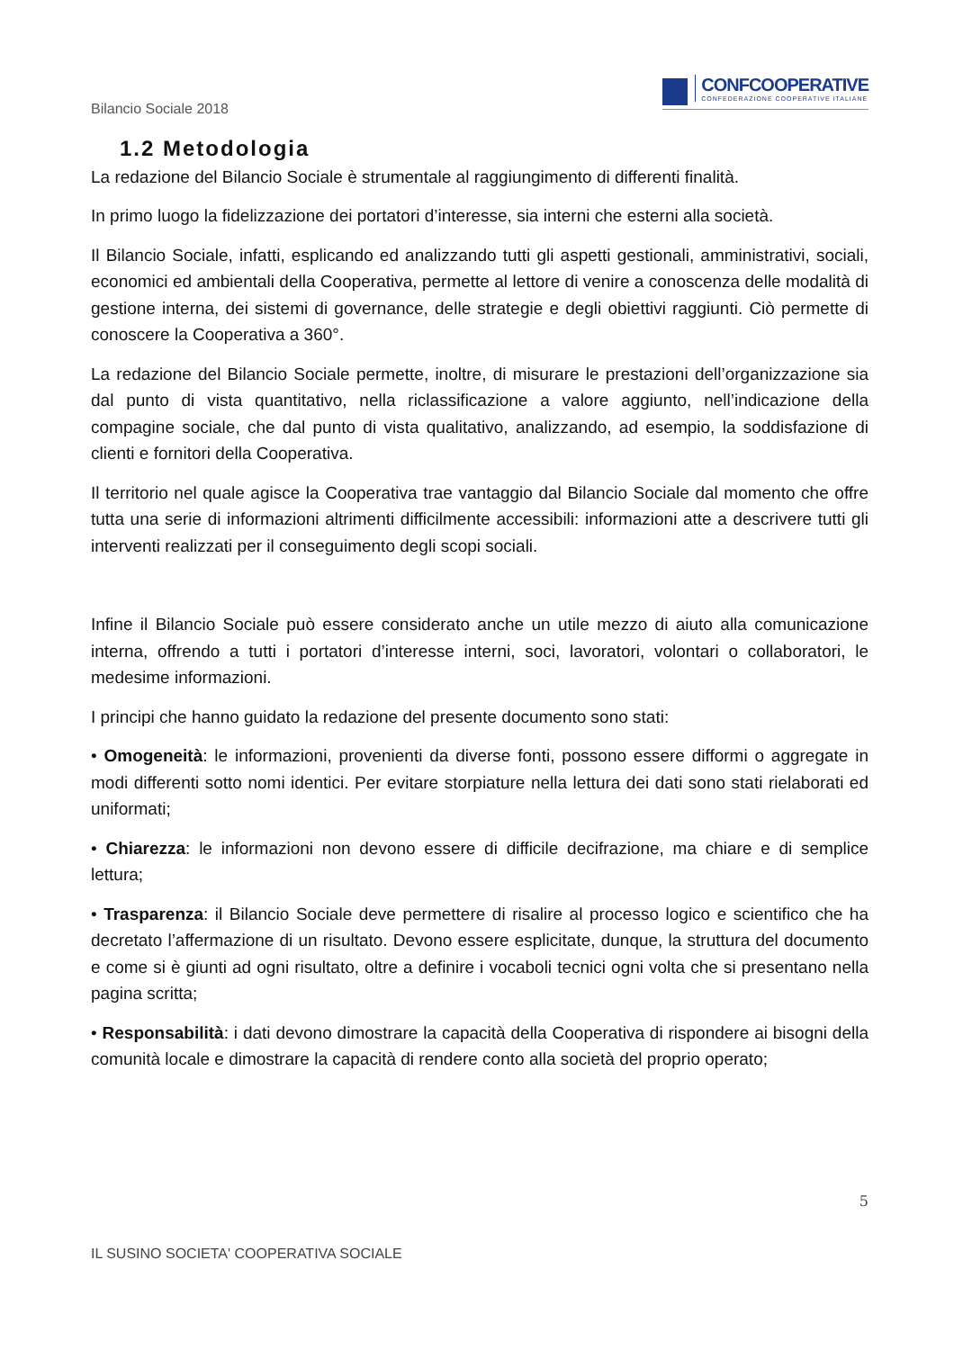Bilancio Sociale 2018
CONFCOOPERATIVE
CONFEDERAZIONE COOPERATIVE ITALIANE
1.2 Metodologia
La redazione del Bilancio Sociale è strumentale al raggiungimento di differenti finalità.
In primo luogo la fidelizzazione dei portatori d’interesse, sia interni che esterni alla società.
Il Bilancio Sociale, infatti, esplicando ed analizzando tutti gli aspetti gestionali, amministrativi, sociali, economici ed ambientali della Cooperativa, permette al lettore di venire a conoscenza delle modalità di gestione interna, dei sistemi di governance, delle strategie e degli obiettivi raggiunti. Ciò permette di conoscere la Cooperativa a 360°.
La redazione del Bilancio Sociale permette, inoltre, di misurare le prestazioni dell’organizzazione sia dal punto di vista quantitativo, nella riclassificazione a valore aggiunto, nell’indicazione della compagine sociale, che dal punto di vista qualitativo, analizzando, ad esempio, la soddisfazione di clienti e fornitori della Cooperativa.
Il territorio nel quale agisce la Cooperativa trae vantaggio dal Bilancio Sociale dal momento che offre tutta una serie di informazioni altrimenti difficilmente accessibili: informazioni atte a descrivere tutti gli interventi realizzati per il conseguimento degli scopi sociali.
Infine il Bilancio Sociale può essere considerato anche un utile mezzo di aiuto alla comunicazione interna, offrendo a tutti i portatori d’interesse interni, soci, lavoratori, volontari o collaboratori, le medesime informazioni.
I principi che hanno guidato la redazione del presente documento sono stati:
• Omogeneità: le informazioni, provenienti da diverse fonti, possono essere difformi o aggregate in modi differenti sotto nomi identici. Per evitare storpiature nella lettura dei dati sono stati rielaborati ed uniformati;
• Chiarezza: le informazioni non devono essere di difficile decifrazione, ma chiare e di semplice lettura;
• Trasparenza: il Bilancio Sociale deve permettere di risalire al processo logico e scientifico che ha decretato l’affermazione di un risultato. Devono essere esplicitate, dunque, la struttura del documento e come si è giunti ad ogni risultato, oltre a definire i vocaboli tecnici ogni volta che si presentano nella pagina scritta;
• Responsabilità: i dati devono dimostrare la capacità della Cooperativa di rispondere ai bisogni della comunità locale e dimostrare la capacità di rendere conto alla società del proprio operato;
5
IL SUSINO SOCIETA' COOPERATIVA SOCIALE